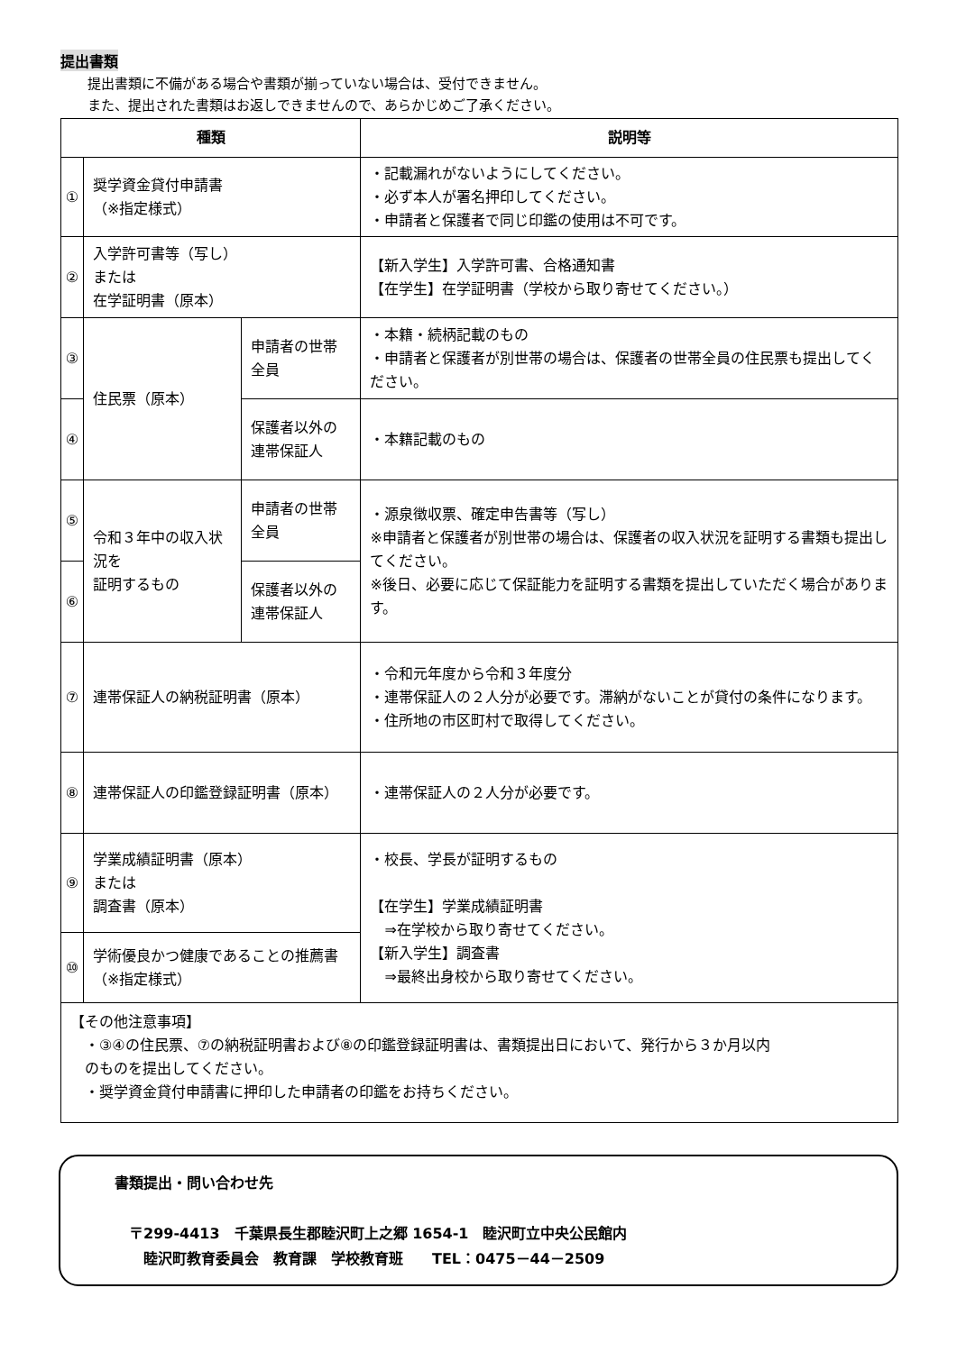提出書類
提出書類に不備がある場合や書類が揃っていない場合は、受付できません。
また、提出された書類はお返しできませんので、あらかじめご了承ください。
| 種類 | | | 説明等 |
| --- | --- | --- | --- |
| ① | 奨学資金貸付申請書 （※指定様式） | | ・記載漏れがないようにしてください。 ・必ず本人が署名押印してください。 ・申請者と保護者で同じ印鑑の使用は不可です。 |
| ② | 入学許可書等（写し） または 在学証明書（原本） | | 【新入学生】入学許可書、合格通知書 【在学生】在学証明書（学校から取り寄せてください。） |
| ③ | 住民票（原本） | 申請者の世帯全員 | ・本籍・続柄記載のもの ・申請者と保護者が別世帯の場合は、保護者の世帯全員の住民票も提出してください。 |
| ④ | | 保護者以外の 連帯保証人 | ・本籍記載のもの |
| ⑤ | 令和３年中の収入状況を 証明するもの | 申請者の世帯全員 | ・源泉徴収票、確定申告書等（写し） ※申請者と保護者が別世帯の場合は、保護者の収入状況を証明する書類も提出してください。 ※後日、必要に応じて保証能力を証明する書類を提出していただく場合があります。 |
| ⑥ | | 保護者以外の 連帯保証人 | |
| ⑦ | 連帯保証人の納税証明書（原本） | | ・令和元年度から令和３年度分 ・連帯保証人の２人分が必要です。滞納がないことが貸付の条件になります。 ・住所地の市区町村で取得してください。 |
| ⑧ | 連帯保証人の印鑑登録証明書（原本） | | ・連帯保証人の２人分が必要です。 |
| ⑨ | 学業成績証明書（原本） または 調査書（原本） | | ・校長、学長が証明するもの 【在学生】学業成績証明書 ⇒在学校から取り寄せてください。 【新入学生】調査書 ⇒最終出身校から取り寄せてください。 |
| ⑩ | 学術優良かつ健康であることの推薦書 （※指定様式） | | |
【その他注意事項】
　・③④の住民票、⑦の納税証明書および⑧の印鑑登録証明書は、書類提出日において、発行から３か月以内
　のものを提出してください。
　・奨学資金貸付申請書に押印した申請者の印鑑をお持ちください。
書類提出・問い合わせ先
　〒299-4413　千葉県長生郡睦沢町上之郷 1654-1　睦沢町立中央公民館内
　　睦沢町教育委員会　教育課　学校教育班　　TEL：0475－44－2509